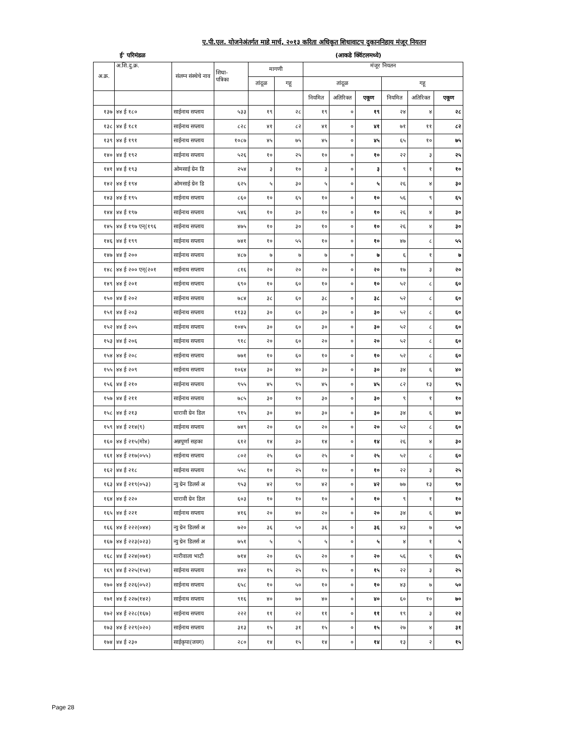ए.पी.एल. योजनेअंतर्गत माहे मार्च, २०१३ करिता अधिकृत शिधावाटप दुकाननिहाय मंजूर नियतन
ई' परिमंडळ (आकडे क्विंटलमध्ये)
| अ.क्र. | अ.शि.दु.क्र. | संलग्न संस्थेचे नाव | शिधा- पत्रिका | मागणी | | मंजूर नियतन | | | | | |
| --- | --- | --- | --- | --- | --- | --- | --- | --- | --- | --- | --- |
| | | | | तांदूळ | गहू | तांदूळ | | | गहू | | |
| | | | | | | नियमित | अतिरिक्त | एकूण | नियमित | अतिरिक्त | एकूण |
| १३७ | ४४ ई १८० | साईनाथ सप्लाय | ५३३ | १९ | २८ | १९ | ० | १९ | २४ | ४ | २८ |
| १३८ | ४४ ई १८१ | साईनाथ सप्लाय | ८२८ | ४१ | ८२ | ४१ | ० | ४१ | ७१ | ११ | ८२ |
| १३९ | ४४ ई १९१ | साईनाथ सप्लाय | १०८७ | ४५ | ७५ | ४५ | ० | ४५ | ६५ | १० | ७५ |
| १४० | ४४ ई १९२ | साईनाथ सप्लाय | ५२६ | १० | २५ | १० | ० | १० | २२ | ३ | २५ |
| १४१ | ४४ ई १९३ | ओमसाई ग्रेन डि | २५४ | ३ | १० | ३ | ० | ३ | ९ | १ | १० |
| १४२ | ४४ ई १९४ | ओमसाई ग्रेन डि | ६२५ | ५ | ३० | ५ | ० | ५ | २६ | ४ | ३० |
| १४३ | ४४ ई १९५ | साईनाथ सप्लाय | ८६० | १० | ६५ | १० | ० | १० | ५६ | ९ | ६५ |
| १४४ | ४४ ई १९७ | साईनाथ सप्लाय | ५४६ | १० | ३० | १० | ० | १० | २६ | ४ | ३० |
| १४५ | ४४ ई १९७ एन्(१९६ | साईनाथ सप्लाय | ४७५ | १० | ३० | १० | ० | १० | २६ | ४ | ३० |
| १४६ | ४४ ई १९९ | साईनाथ सप्लाय | ७४१ | १० | ५५ | १० | ० | १० | ४७ | ८ | ५५ |
| १४७ | ४४ ई २०० | साईनाथ सप्लाय | ४८७ | ७ | ७ | ७ | ० | ७ | ६ | १ | ७ |
| १४८ | ४४ ई २०० एन्(२०१ | साईनाथ सप्लाय | ८१६ | २० | २० | २० | ० | २० | १७ | ३ | २० |
| १४९ | ४४ ई २०१ | साईनाथ सप्लाय | ६९० | १० | ६० | १० | ० | १० | ५२ | ८ | ६० |
| १५० | ४४ ई २०२ | साईनाथ सप्लाय | ७८४ | ३८ | ६० | ३८ | ० | ३८ | ५२ | ८ | ६० |
| १५१ | ४४ ई २०३ | साईनाथ सप्लाय | ११३३ | ३० | ६० | ३० | ० | ३० | ५२ | ८ | ६० |
| १५२ | ४४ ई २०५ | साईनाथ सप्लाय | १०४५ | ३० | ६० | ३० | ० | ३० | ५२ | ८ | ६० |
| १५३ | ४४ ई २०६ | साईनाथ सप्लाय | ९१८ | २० | ६० | २० | ० | २० | ५२ | ८ | ६० |
| १५४ | ४४ ई २०८ | साईनाथ सप्लाय | ७७१ | १० | ६० | १० | ० | १० | ५२ | ८ | ६० |
| १५५ | ४४ ई २०९ | साईनाथ सप्लाय | १०६४ | ३० | ४० | ३० | ० | ३० | ३४ | ६ | ४० |
| १५६ | ४४ ई २१० | साईनाथ सप्लाय | ९५५ | ४५ | ९५ | ४५ | ० | ४५ | ८२ | १३ | ९५ |
| १५७ | ४४ ई २११ | साईनाथ सप्लाय | ७८५ | ३० | १० | ३० | ० | ३० | ९ | १ | १० |
| १५८ | ४४ ई २१३ | धारावी ग्रेन डिल | ९१५ | ३० | ४० | ३० | ० | ३० | ३४ | ६ | ४० |
| १५९ | ४४ ई २१४(९) | साईनाथ सप्लाय | ७४९ | २० | ६० | २० | ० | २० | ५२ | ८ | ६० |
| १६० | ४४ ई २१५(मो४) | अन्नपूर्णा सहका | ६१२ | १४ | ३० | १४ | ० | १४ | २६ | ४ | ३० |
| १६१ | ४४ ई २१७(०५५) | साईनाथ सप्लाय | ८०२ | २५ | ६० | २५ | ० | २५ | ५२ | ८ | ६० |
| १६२ | ४४ ई २१८ | साईनाथ सप्लाय | ५५८ | १० | २५ | १० | ० | १० | २२ | ३ | २५ |
| १६३ | ४४ ई २१९(०५३) | न्यु ग्रेन डिलर्स अ | ९५३ | ४२ | ९० | ४२ | ० | ४२ | ७७ | १३ | ९० |
| १६४ | ४४ ई २२० | धारावी ग्रेन डिल | ६०३ | १० | १० | १० | ० | १० | ९ | १ | १० |
| १६५ | ४४ ई २२१ | साईनाथ सप्लाय | ४१६ | २० | ४० | २० | ० | २० | ३४ | ६ | ४० |
| १६६ | ४४ ई २२२(०४४) | न्यु ग्रेन डिलर्स अ | ७२० | ३६ | ५० | ३६ | ० | ३६ | ४३ | ७ | ५० |
| १६७ | ४४ ई २२३(०२३) | न्यु ग्रेन डिलर्स अ | ७५१ | ५ | ५ | ५ | ० | ५ | ४ | १ | ५ |
| १६८ | ४४ ई २२४(०७१) | मारीवाला भाटी | ७१४ | २० | ६५ | २० | ० | २० | ५६ | ९ | ६५ |
| १६९ | ४४ ई २२५(१५४) | साईनाथ सप्लाय | ४४२ | १५ | २५ | १५ | ० | १५ | २२ | ३ | २५ |
| १७० | ४४ ई २२६(०५२) | साईनाथ सप्लाय | ६५८ | १० | ५० | १० | ० | १० | ४३ | ७ | ५० |
| १७१ | ४४ ई २२७(१४२) | साईनाथ सप्लाय | ९१६ | ४० | ७० | ४० | ० | ४० | ६० | १० | ७० |
| १७२ | ४४ ई २२८(१६७) | साईनाथ सप्लाय | २२२ | ११ | २२ | ११ | ० | ११ | १९ | ३ | २२ |
| १७३ | ४४ ई २२९(०२०) | साईनाथ सप्लाय | ३१३ | १५ | ३१ | १५ | ० | १५ | २७ | ४ | ३१ |
| १७४ | ४४ ई २३० | साईकृपा(जयग) | २८० | १४ | १५ | १४ | ० | १४ | १३ | २ | १५ |
Page 28